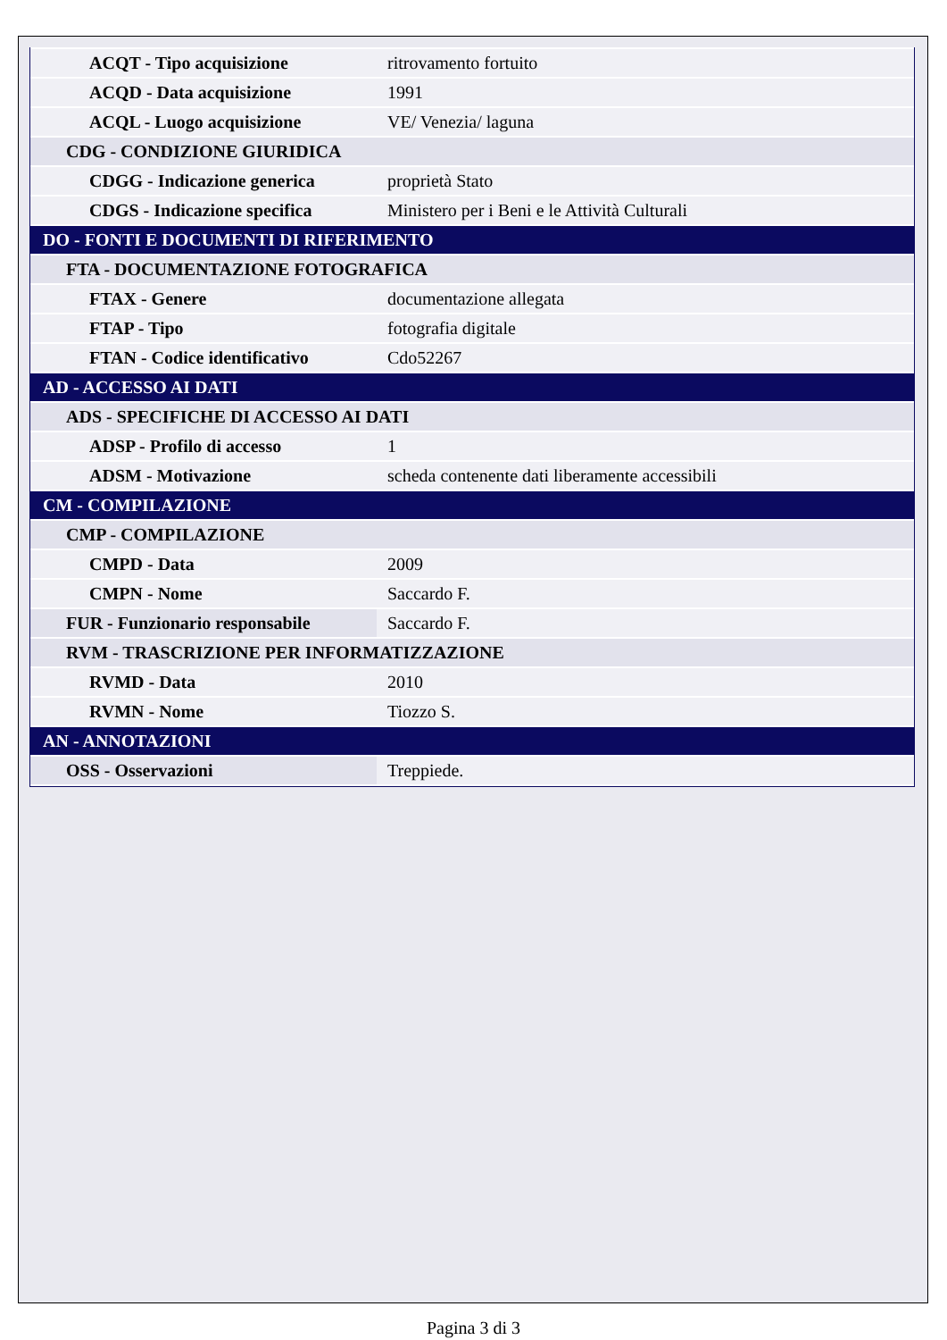| ACQT - Tipo acquisizione | ritrovamento fortuito |
| ACQD - Data acquisizione | 1991 |
| ACQL - Luogo acquisizione | VE/ Venezia/ laguna |
| CDG - CONDIZIONE GIURIDICA | |
| CDGG - Indicazione generica | proprietà Stato |
| CDGS - Indicazione specifica | Ministero per i Beni e le Attività Culturali |
| DO - FONTI E DOCUMENTI DI RIFERIMENTO | |
| FTA - DOCUMENTAZIONE FOTOGRAFICA | |
| FTAX - Genere | documentazione allegata |
| FTAP - Tipo | fotografia digitale |
| FTAN - Codice identificativo | Cdo52267 |
| AD - ACCESSO AI DATI | |
| ADS - SPECIFICHE DI ACCESSO AI DATI | |
| ADSP - Profilo di accesso | 1 |
| ADSM - Motivazione | scheda contenente dati liberamente accessibili |
| CM - COMPILAZIONE | |
| CMP - COMPILAZIONE | |
| CMPD - Data | 2009 |
| CMPN - Nome | Saccardo F. |
| FUR - Funzionario responsabile | Saccardo F. |
| RVM - TRASCRIZIONE PER INFORMATIZZAZIONE | |
| RVMD - Data | 2010 |
| RVMN - Nome | Tiozzo S. |
| AN - ANNOTAZIONI | |
| OSS - Osservazioni | Treppiede. |
Pagina 3 di 3